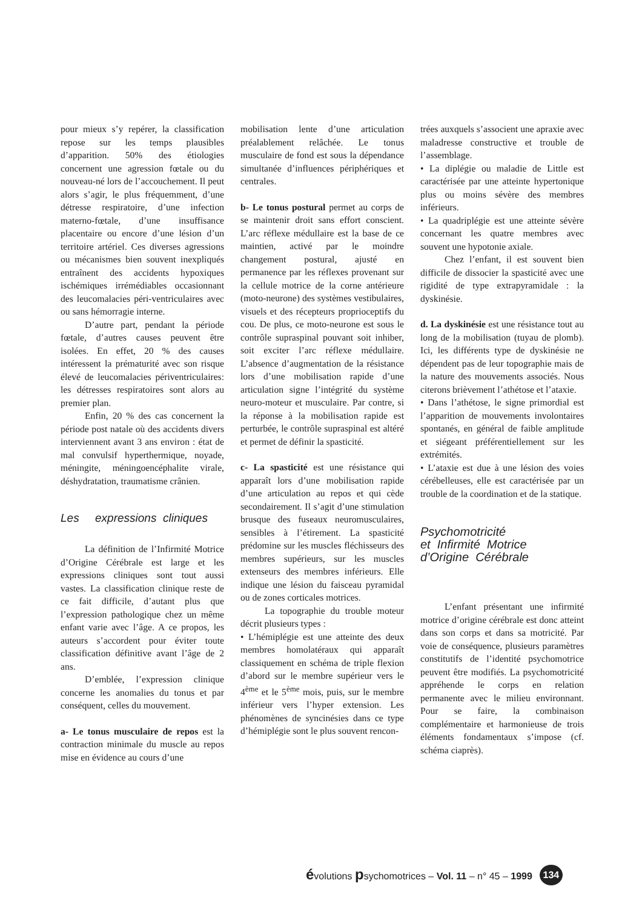pour mieux s’y repérer, la classification repose sur les temps plausibles d’apparition. 50% des étiologies concernent une agression fœtale ou du nouveau-né lors de l’accouchement. Il peut alors s’agir, le plus fréquemment, d’une détresse respiratoire, d’une infection materno-fœtale, d’une insuffisance placentaire ou encore d’une lésion d’un territoire artériel. Ces diverses agressions ou mécanismes bien souvent inexpliqués entraînent des accidents hypoxiques ischémiques irrémédiables occasionnant des leucomalacies péri-ventriculaires avec ou sans hémorragie interne.
D’autre part, pendant la période fœtale, d’autres causes peuvent être isolées. En effet, 20 % des causes intéressent la prématurité avec son risque élevé de leucomalacies périventriculaires: les détresses respiratoires sont alors au premier plan.
Enfin, 20 % des cas concernent la période post natale où des accidents divers interviennent avant 3 ans environ : état de mal convulsif hyperthermique, noyade, méningite, méningoencéphalite virale, déshydratation, traumatisme crânien.
Les expressions cliniques
La définition de l’Infirmité Motrice d’Origine Cérébrale est large et les expressions cliniques sont tout aussi vastes. La classification clinique reste de ce fait difficile, d’autant plus que l’expression pathologique chez un même enfant varie avec l’âge. A ce propos, les auteurs s’accordent pour éviter toute classification définitive avant l’âge de 2 ans.
D’emblée, l’expression clinique concerne les anomalies du tonus et par conséquent, celles du mouvement.
a- Le tonus musculaire de repos est la contraction minimale du muscle au repos mise en évidence au cours d’une
mobilisation lente d’une articulation préalablement relâchée. Le tonus musculaire de fond est sous la dépendance simultanée d’influences périphériques et centrales.
b- Le tonus postural permet au corps de se maintenir droit sans effort conscient. L’arc réflexe médullaire est la base de ce maintien, activé par le moindre changement postural, ajusté en permanence par les réflexes provenant sur la cellule motrice de la corne antérieure (moto-neurone) des systèmes vestibulaires, visuels et des récepteurs proprioceptifs du cou. De plus, ce moto-neurone est sous le contrôle supraspinal pouvant soit inhiber, soit exciter l’arc réflexe médullaire. L’absence d’augmentation de la résistance lors d’une mobilisation rapide d’une articulation signe l’intégrité du système neuro-moteur et musculaire. Par contre, si la réponse à la mobilisation rapide est perturbée, le contrôle supraspinal est altéré et permet de définir la spasticité.
c- La spasticité est une résistance qui apparaît lors d’une mobilisation rapide d’une articulation au repos et qui cède secondairement. Il s’agit d’une stimulation brusque des fuseaux neuromusculaires, sensibles à l’étirement. La spasticité prédomine sur les muscles fléchisseurs des membres supérieurs, sur les muscles extenseurs des membres inférieurs. Elle indique une lésion du faisceau pyramidal ou de zones corticales motrices.
La topographie du trouble moteur décrit plusieurs types :
• L’hémiplégie est une atteinte des deux membres homolatéraux qui apparaît classiquement en schéma de triple flexion d’abord sur le membre supérieur vers le 4<sup>ème</sup> et le 5<sup>ème</sup> mois, puis, sur le membre inférieur vers l’hyper extension. Les phénomènes de syncinésies dans ce type d’hémiplégie sont le plus souvent rencon-
trées auxquels s’associent une apraxie avec maladresse constructive et trouble de l’assemblage.
• La diplégie ou maladie de Little est caractérisée par une atteinte hypertonique plus ou moins sévère des membres inférieurs.
• La quadriplégie est une atteinte sévère concernant les quatre membres avec souvent une hypotonie axiale.
Chez l’enfant, il est souvent bien difficile de dissocier la spasticité avec une rigidité de type extrapyramidale : la dyskinésie.
d. La dyskinésie est une résistance tout au long de la mobilisation (tuyau de plomb). Ici, les différents type de dyskinésie ne dépendent pas de leur topographie mais de la nature des mouvements associés. Nous citerons brièvement l’athétose et l’ataxie.
• Dans l’athétose, le signe primordial est l’apparition de mouvements involontaires spontanés, en général de faible amplitude et siégeant préférentiellement sur les extrémités.
• L’ataxie est due à une lésion des voies cérébelleuses, elle est caractérisée par un trouble de la coordination et de la statique.
Psychomotricité
et Infirmité Motrice
d’Origine Cérébrale
L’enfant présentant une infirmité motrice d’origine cérébrale est donc atteint dans son corps et dans sa motricité. Par voie de conséquence, plusieurs paramètres constitutifs de l’identité psychomotrice peuvent être modifiés. La psychomotricité appréhende le corps en relation permanente avec le milieu environnant. Pour se faire, la combinaison complémentaire et harmonieuse de trois éléments fondamentaux s’impose (cf. schéma ciaprès).
évolutions psychomotrices – Vol. 11 – n° 45 – 1999 134